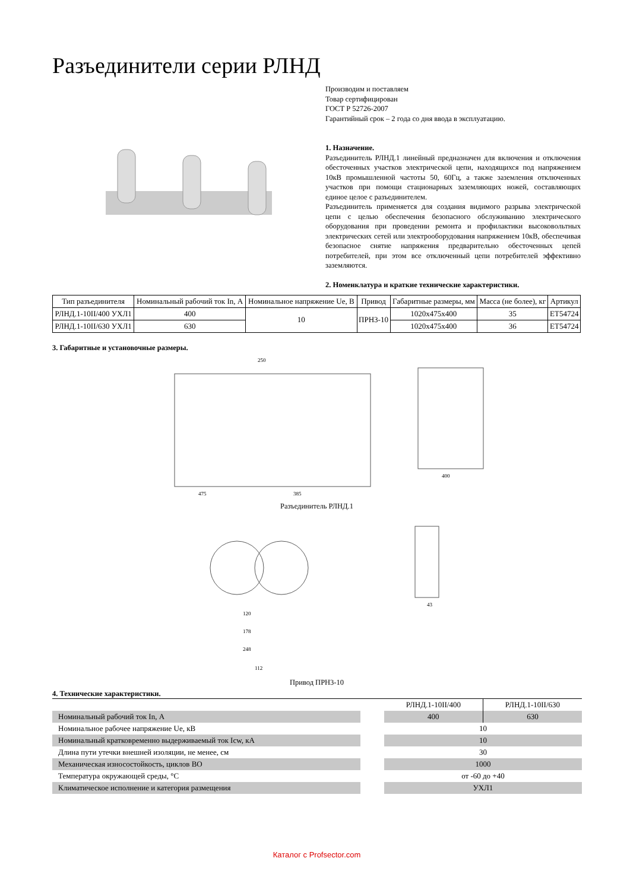Разъединители серии РЛНД
Производим и поставляем
Товар сертифицирован
ГОСТ Р 52726-2007
Гарантийный срок – 2 года со дня ввода в эксплуатацию.
1. Назначение.
Разъединитель РЛНД.1 линейный предназначен для включения и отключения обесточенных участков электрической цепи, находящихся под напряжением 10кВ промышленной частоты 50, 60Гц, а также заземления отключенных участков при помощи стационарных заземляющих ножей, составляющих единое целое с разъединителем.
Разъединитель применяется для создания видимого разрыва электрической цепи с целью обеспечения безопасного обслуживанию электрического оборудования при проведении ремонта и профилактики высоковольтных электрических сетей или электрооборудования напряжением 10кВ, обеспечивая безопасное снятие напряжения предварительно обесточенных цепей потребителей, при этом все отключенный цепи потребителей эффективно заземляются.
2. Номенклатура и краткие технические характеристики.
| Тип разъединителя | Номинальный рабочий ток In, А | Номинальное напряжение Ue, В | Привод | Габаритные размеры, мм | Масса (не более), кг | Артикул |
| --- | --- | --- | --- | --- | --- | --- |
| РЛНД.1-10II/400 УХЛ1 | 400 | 10 | ПРН3-10 | 1020x475x400 | 35 | ET54724 |
| РЛНД.1-10II/630 УХЛ1 | 630 | | | 1020x475x400 | 36 | ET54724 |
3. Габаритные и установочные размеры.
475
385
250
400
Разъединитель РЛНД.1
120
178
248
112
43
Привод ПРН3-10
4. Технические характеристики.
| | | РЛНД.1-10II/400 | РЛНД.1-10II/630 |
| Номинальный рабочий ток In, А | | 400 | 630 |
| Номинальное рабочее напряжение Ue, кВ | | 10 | |
| Номинальный кратковременно выдерживаемый ток Icw, кА | | 10 | |
| Длина пути утечки внешней изоляции, не менее, см | | 30 | |
| Механическая износостойкость, циклов ВО | | 1000 | |
| Температура окружающей среды, °С | | от -60 до +40 | |
| Климатическое исполнение и категория размещения | | УХЛ1 | |
Каталог с Profsector.com